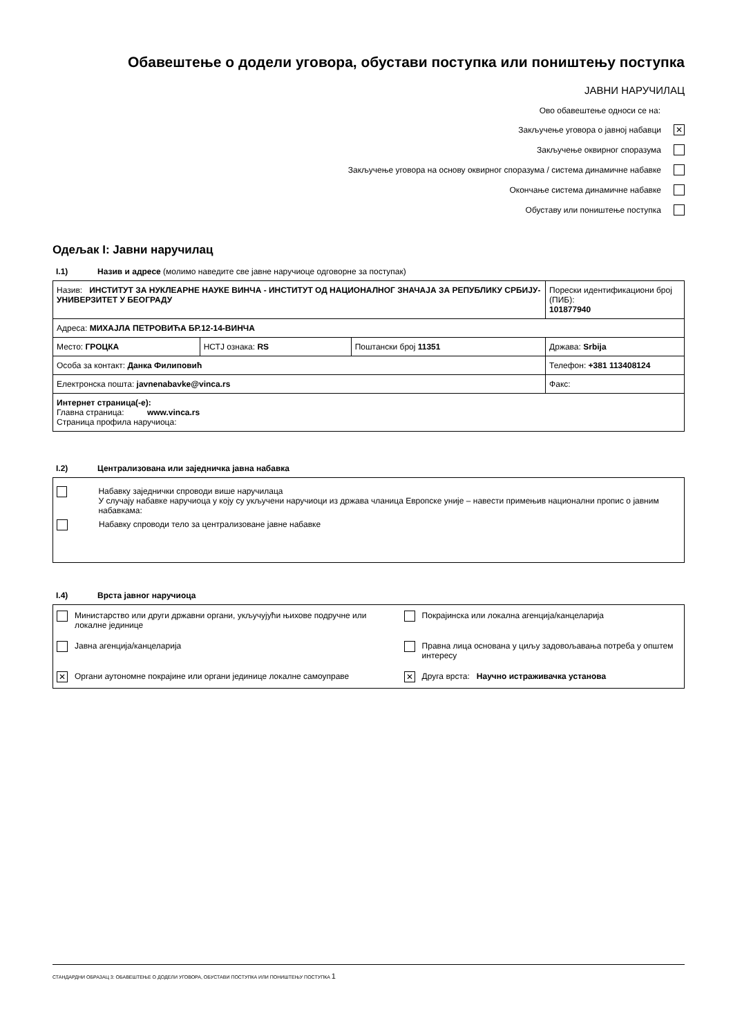Обавештење о додели уговора, обустави поступка или поништењу поступка
ЈАВНИ НАРУЧИЛАЦ
Ово обавештење односи се на:
Закључење уговора о јавној набавци ✕
Закључење оквирног споразума
Закључење уговора на основу оквирног споразума / система динамичне набавке
Окончање система динамичне набавке
Обуставу или поништење поступка
Одељак I: Јавни наручилац
I.1) Назив и адресе (молимо наведите све јавне наручиоце одговорне за поступак)
| Назив: ИНСТИТУТ ЗА НУКЛЕАРНЕ НАУКЕ ВИНЧА - ИНСТИТУТ ОД НАЦИОНАЛНОГ ЗНАЧАЈА ЗА РЕПУБЛИКУ СРБИЈУ-УНИВЕРЗИТЕТ У БЕОГРАДУ | | | Порески идентификациони број (ПИБ): 101877940 |
| Адреса: МИХАЈЛА ПЕТРОВИЋА БР.12-14-ВИНЧА | | | |
| Место: ГРОЦКА | НСТЈ ознака: RS | Поштански број 11351 | Држава: Srbija |
| Особа за контакт: Данка Филиповић | | | Телефон: +381 113408124 |
| Електронска пошта: javnenabavke@vinca.rs | | | Факс: |
| Интернет страница(-е): Главна страница: www.vinca.rs Страница профила наручиоца: | | | |
I.2) Централизована или заједничка јавна набавка
Набавку заједнички спроводи више наручилаца
У случају набавке наручиоца у коју су укључени наручиоци из држава чланица Европске уније – навести примењив национални пропис о јавним набавкама:
Набавку спроводи тело за централизоване јавне набавке
I.4) Врста јавног наручиоца
| | Министарство или други државни органи, укључујући њихове подручне или локалне јединице | | Покрајинска или локална агенција/канцеларија |
| | Јавна агенција/канцеларија | | Правна лица основана у циљу задовољавања потреба у општем интересу |
| ✕ | Органи аутономне покрајине или органи јединице локалне самоуправе | ✕ | Друга врста: Научно истраживачка установа |
СТАНДАРДНИ ОБРАЗАЦ 3: ОБАВЕШТЕЊЕ О ДОДЕЛИ УГОВОРА, ОБУСТАВИ ПОСТУПКА ИЛИ ПОНИШТЕЊУ ПОСТУПКА 1